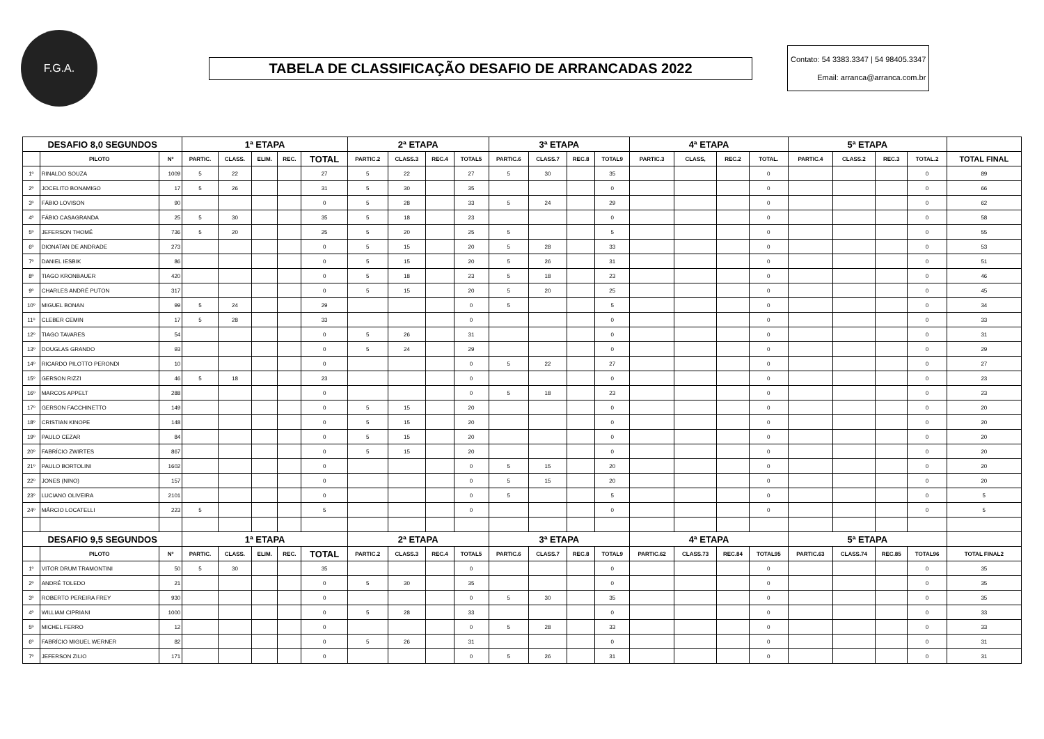F.G.A.
TABELA DE CLASSIFICAÇÃO DESAFIO DE ARRANCADAS 2022
Contato: 54 3383.3347 | 54 98405.3347
Email: arranca@arranca.com.br
| DESAFIO 8,0 SEGUNDOS | | | 1ª ETAPA | | | | | 2ª ETAPA | | | | 3ª ETAPA | | | | 4ª ETAPA | | | | 5ª ETAPA | | | | |
| --- | --- | --- | --- | --- | --- | --- | --- | --- | --- | --- | --- | --- | --- | --- | --- | --- | --- | --- | --- | --- | --- | --- | --- | --- |
| | PILOTO | Nº | PARTIC. | CLASS. | ELIM. | REC. | TOTAL | PARTIC.2 | CLASS.3 | REC.4 | TOTAL5 | PARTIC.6 | CLASS.7 | REC.8 | TOTAL9 | PARTIC.3 | CLASS, | REC.2 | TOTAL. | PARTIC.4 | CLASS.2 | REC.3 | TOTAL.2 | TOTAL FINAL |
| 1º | RINALDO SOUZA | 1009 | 5 | 22 | | | 27 | 5 | 22 | | 27 | 5 | 30 | | 35 | | | | 0 | | | | 0 | 89 |
| 2º | JOCELITO BONAMIGO | 17 | 5 | 26 | | | 31 | 5 | 30 | | 35 | | | | 0 | | | | 0 | | | | 0 | 66 |
| 3º | FÁBIO LOVISON | 90 | | | | | 0 | 5 | 28 | | 33 | 5 | 24 | | 29 | | | | 0 | | | | 0 | 62 |
| 4º | FÁBIO CASAGRANDA | 25 | 5 | 30 | | | 35 | 5 | 18 | | 23 | | | | 0 | | | | 0 | | | | 0 | 58 |
| 5º | JEFERSON THOMÉ | 736 | 5 | 20 | | | 25 | 5 | 20 | | 25 | 5 | | | 5 | | | | 0 | | | | 0 | 55 |
| 6º | DIONATAN DE ANDRADE | 273 | | | | | 0 | 5 | 15 | | 20 | 5 | 28 | | 33 | | | | 0 | | | | 0 | 53 |
| 7º | DANIEL IESBIK | 86 | | | | | 0 | 5 | 15 | | 20 | 5 | 26 | | 31 | | | | 0 | | | | 0 | 51 |
| 8º | TIAGO KRONBAUER | 420 | | | | | 0 | 5 | 18 | | 23 | 5 | 18 | | 23 | | | | 0 | | | | 0 | 46 |
| 9º | CHARLES ANDRÉ PUTON | 317 | | | | | 0 | 5 | 15 | | 20 | 5 | 20 | | 25 | | | | 0 | | | | 0 | 45 |
| 10º | MIGUEL BONAN | 99 | 5 | 24 | | | 29 | | | | 0 | 5 | | | 5 | | | | 0 | | | | 0 | 34 |
| 11º | CLEBER CEMIN | 17 | 5 | 28 | | | 33 | | | | 0 | | | | 0 | | | | 0 | | | | 0 | 33 |
| 12º | TIAGO TAVARES | 54 | | | | | 0 | 5 | 26 | | 31 | | | | 0 | | | | 0 | | | | 0 | 31 |
| 13º | DOUGLAS GRANDO | 93 | | | | | 0 | 5 | 24 | | 29 | | | | 0 | | | | 0 | | | | 0 | 29 |
| 14º | RICARDO PILOTTO PERONDI | 10 | | | | | 0 | | | | 0 | 5 | 22 | | 27 | | | | 0 | | | | 0 | 27 |
| 15º | GERSON RIZZI | 46 | 5 | 18 | | | 23 | | | | 0 | | | | 0 | | | | 0 | | | | 0 | 23 |
| 16º | MARCOS APPELT | 288 | | | | | 0 | | | | 0 | 5 | 18 | | 23 | | | | 0 | | | | 0 | 23 |
| 17º | GERSON FACCHINETTO | 149 | | | | | 0 | 5 | 15 | | 20 | | | | 0 | | | | 0 | | | | 0 | 20 |
| 18º | CRISTIAN KINOPE | 148 | | | | | 0 | 5 | 15 | | 20 | | | | 0 | | | | 0 | | | | 0 | 20 |
| 19º | PAULO CEZAR | 84 | | | | | 0 | 5 | 15 | | 20 | | | | 0 | | | | 0 | | | | 0 | 20 |
| 20º | FABRÍCIO ZWIRTES | 867 | | | | | 0 | 5 | 15 | | 20 | | | | 0 | | | | 0 | | | | 0 | 20 |
| 21º | PAULO BORTOLINI | 1602 | | | | | 0 | | | | 0 | 5 | 15 | | 20 | | | | 0 | | | | 0 | 20 |
| 22º | JONES (NINO) | 157 | | | | | 0 | | | | 0 | 5 | 15 | | 20 | | | | 0 | | | | 0 | 20 |
| 23º | LUCIANO OLIVEIRA | 2101 | | | | | 0 | | | | 0 | 5 | | | 5 | | | | 0 | | | | 0 | 5 |
| 24º | MÁRCIO LOCATELLI | 223 | 5 | | | | 5 | | | | 0 | | | | 0 | | | | 0 | | | | 0 | 5 |
| DESAFIO 9,5 SEGUNDOS | | | 1ª ETAPA | | | | | 2ª ETAPA | | | | 3ª ETAPA | | | | 4ª ETAPA | | | | 5ª ETAPA | | | | |
| | PILOTO | Nº | PARTIC. | CLASS. | ELIM. | REC. | TOTAL | PARTIC.2 | CLASS.3 | REC.4 | TOTAL5 | PARTIC.6 | CLASS.7 | REC.8 | TOTAL9 | PARTIC.62 | CLASS.73 | REC.84 | TOTAL95 | PARTIC.63 | CLASS.74 | REC.85 | TOTAL96 | TOTAL FINAL2 |
| 1º | VITOR DRUM TRAMONTINI | 50 | 5 | 30 | | | 35 | | | | 0 | | | | 0 | | | | 0 | | | | 0 | 35 |
| 2º | ANDRÉ TOLEDO | 21 | | | | | 0 | 5 | 30 | | 35 | | | | 0 | | | | 0 | | | | 0 | 35 |
| 3º | ROBERTO PEREIRA FREY | 930 | | | | | 0 | | | | 0 | 5 | 30 | | 35 | | | | 0 | | | | 0 | 35 |
| 4º | WILLIAM CIPRIANI | 1000 | | | | | 0 | 5 | 28 | | 33 | | | | 0 | | | | 0 | | | | 0 | 33 |
| 5º | MICHEL FERRO | 12 | | | | | 0 | | | | 0 | 5 | 28 | | 33 | | | | 0 | | | | 0 | 33 |
| 6º | FABRÍCIO MIGUEL WERNER | 82 | | | | | 0 | 5 | 26 | | 31 | | | | 0 | | | | 0 | | | | 0 | 31 |
| 7º | JEFERSON ZILIO | 171 | | | | | 0 | | | | 0 | 5 | 26 | | 31 | | | | 0 | | | | 0 | 31 |